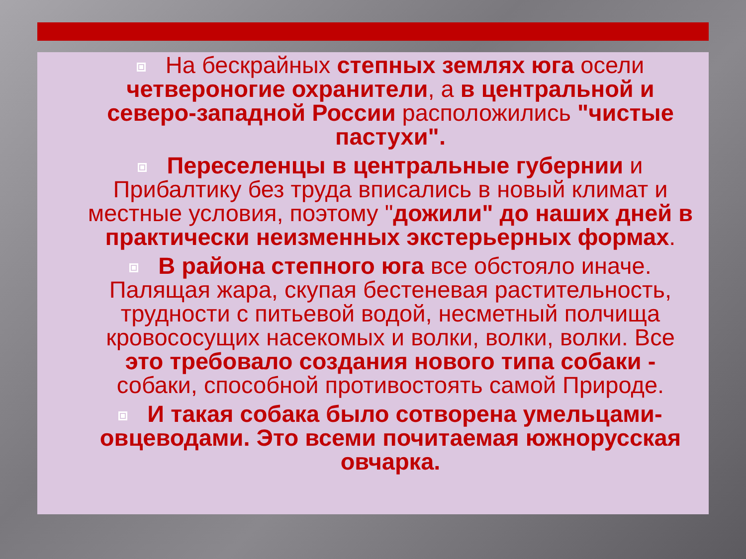На бескрайных степных землях юга осели четвероногие охранители, а в центральной и северо-западной России расположились "чистые пастухи".
Переселенцы в центральные губернии и Прибалтику без труда вписались в новый климат и местные условия, поэтому "дожили" до наших дней в практически неизменных экстерьерных формах.
В района степного юга все обстояло иначе. Палящая жара, скупая бестеневая растительность, трудности с питьевой водой, несметный полчища кровососущих насекомых и волки, волки, волки. Все это требовало создания нового типа собаки - собаки, способной противостоять самой Природе.
И такая собака было сотворена умельцами-овцеводами. Это всеми почитаемая южнорусская овчарка.